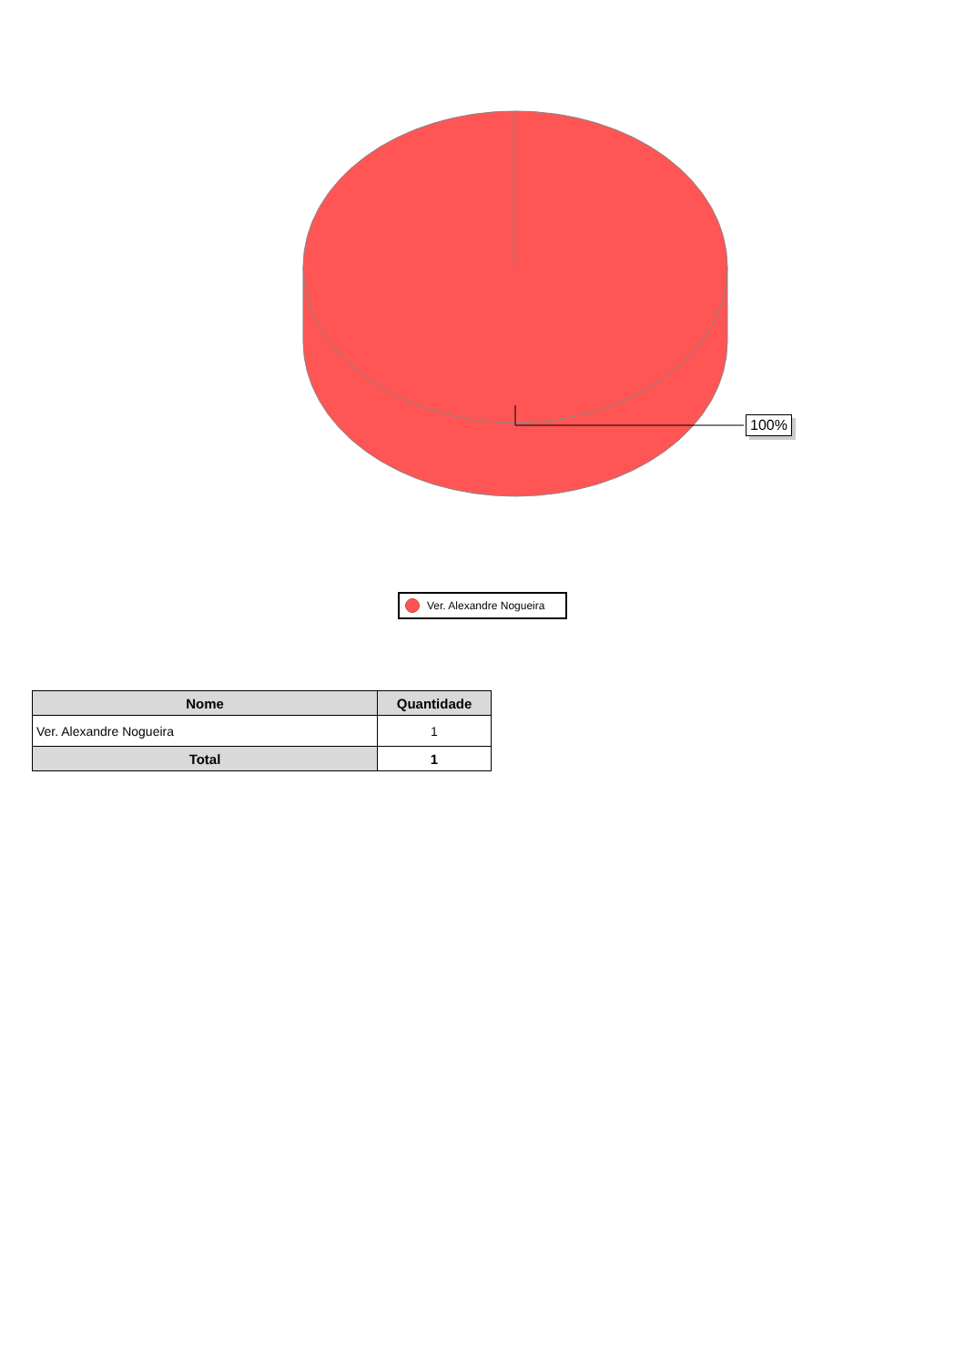100%
Ver. Alexandre Nogueira
| Nome | Quantidade |
| --- | --- |
| Ver. Alexandre Nogueira | 1 |
| Total | 1 |